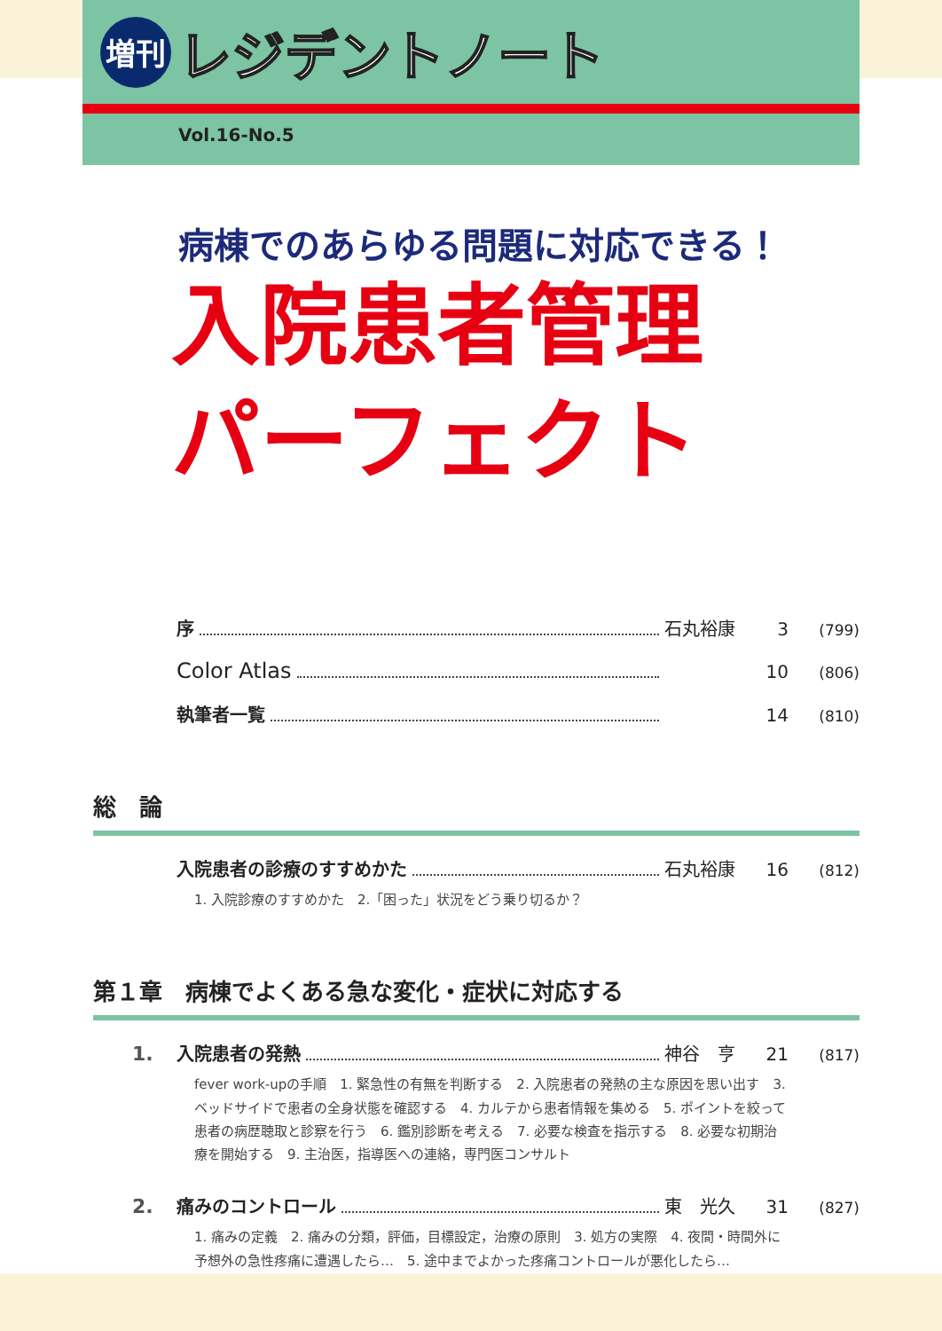増刊
レジデントノート
Vol.16-No.5
病棟でのあらゆる問題に対応できる！
入院患者管理
パーフェクト
序 石丸裕康 3 (799)
Color Atlas 10 (806)
執筆者一覧 14 (810)
総　論
入院患者の診療のすすめかた 石丸裕康 16 (812)
1. 入院診療のすすめかた　2.「困った」状況をどう乗り切るか？
第１章　病棟でよくある急な変化・症状に対応する
1. 入院患者の発熱 神谷　亨 21 (817)
fever work-upの手順　1. 緊急性の有無を判断する　2. 入院患者の発熱の主な原因を思い出す　3. ベッドサイドで患者の全身状態を確認する　4. カルテから患者情報を集める　5. ポイントを絞って患者の病歴聴取と診察を行う　6. 鑑別診断を考える　7. 必要な検査を指示する　8. 必要な初期治療を開始する　9. 主治医，指導医への連絡，専門医コンサルト
2. 痛みのコントロール 東　光久 31 (827)
1. 痛みの定義　2. 痛みの分類，評価，目標設定，治療の原則　3. 処方の実際　4. 夜間・時間外に予想外の急性疼痛に遭遇したら…　5. 途中までよかった疼痛コントロールが悪化したら…